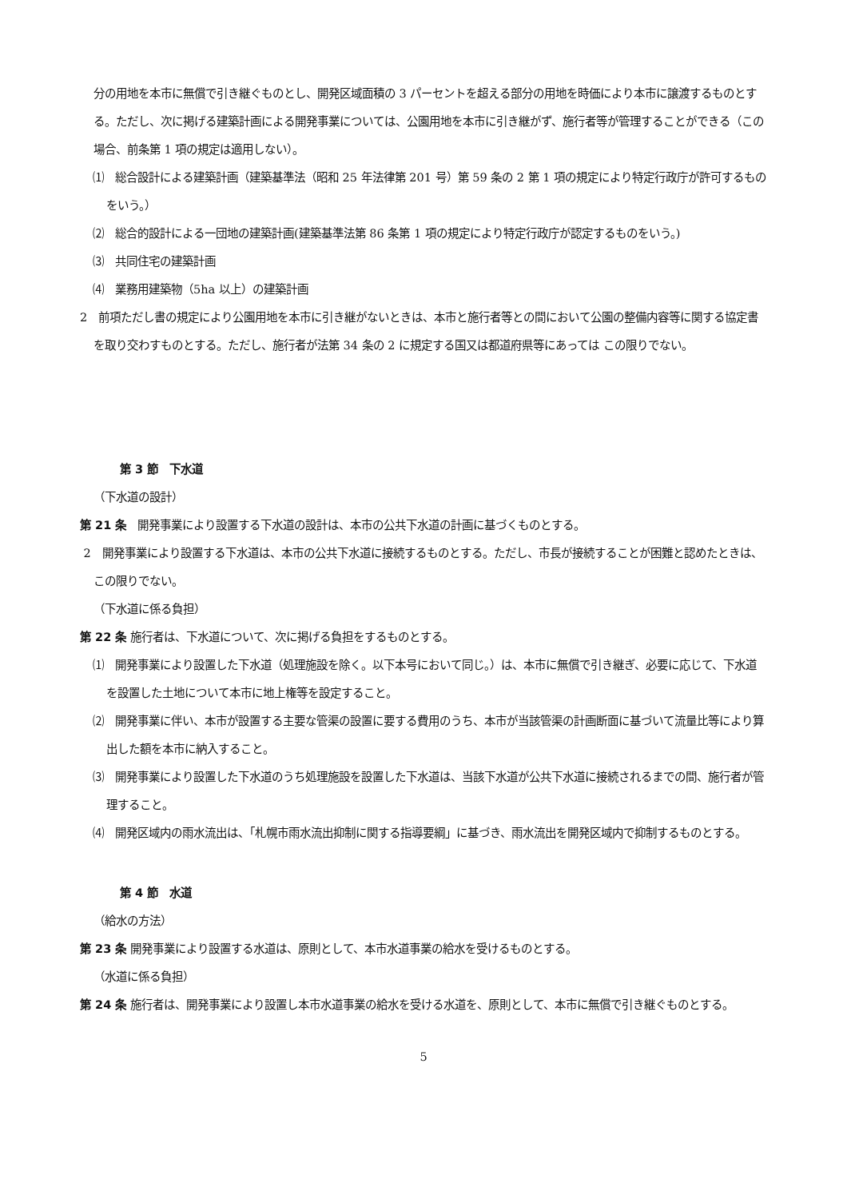分の用地を本市に無償で引き継ぐものとし、開発区域面積の 3 パーセントを超える部分の用地を時価により本市に譲渡するものとする。ただし、次に掲げる建築計画による開発事業については、公園用地を本市に引き継がず、施行者等が管理することができる（この場合、前条第 1 項の規定は適用しない）。
⑴　総合設計による建築計画（建築基準法（昭和 25 年法律第 201 号）第 59 条の 2 第 1 項の規定により特定行政庁が許可するものをいう。）
⑵　総合的設計による一団地の建築計画(建築基準法第 86 条第 1 項の規定により特定行政庁が認定するものをいう。)
⑶　共同住宅の建築計画
⑷　業務用建築物（5ha 以上）の建築計画
2　前項ただし書の規定により公園用地を本市に引き継がないときは、本市と施行者等との間において公園の整備内容等に関する協定書を取り交わすものとする。ただし、施行者が法第 34 条の 2 に規定する国又は都道府県等にあっては この限りでない。
第 3 節　下水道
（下水道の設計）
第 21 条　開発事業により設置する下水道の設計は、本市の公共下水道の計画に基づくものとする。
2　開発事業により設置する下水道は、本市の公共下水道に接続するものとする。ただし、市長が接続することが困難と認めたときは、この限りでない。
（下水道に係る負担）
第 22 条 施行者は、下水道について、次に掲げる負担をするものとする。
⑴　開発事業により設置した下水道（処理施設を除く。以下本号において同じ。）は、本市に無償で引き継ぎ、必要に応じて、下水道を設置した土地について本市に地上権等を設定すること。
⑵　開発事業に伴い、本市が設置する主要な管渠の設置に要する費用のうち、本市が当該管渠の計画断面に基づいて流量比等により算出した額を本市に納入すること。
⑶　開発事業により設置した下水道のうち処理施設を設置した下水道は、当該下水道が公共下水道に接続されるまでの間、施行者が管理すること。
⑷　開発区域内の雨水流出は、「札幌市雨水流出抑制に関する指導要綱」に基づき、雨水流出を開発区域内で抑制するものとする。
第 4 節　水道
（給水の方法）
第 23 条 開発事業により設置する水道は、原則として、本市水道事業の給水を受けるものとする。
（水道に係る負担）
第 24 条 施行者は、開発事業により設置し本市水道事業の給水を受ける水道を、原則として、本市に無償で引き継ぐものとする。
5